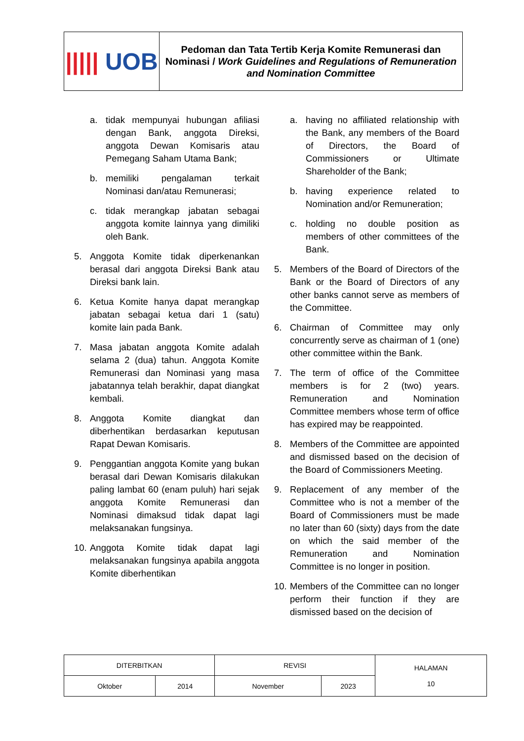| ///// UOB | Pedoman dan Tata Tertib Kerja Komite Remunerasi dan Nominasi / Work Guidelines and Regulations of Remuneration and Nomination Committee |
a. tidak mempunyai hubungan afiliasi dengan Bank, anggota Direksi, anggota Dewan Komisaris atau Pemegang Saham Utama Bank;
b. memiliki pengalaman terkait Nominasi dan/atau Remunerasi;
c. tidak merangkap jabatan sebagai anggota komite lainnya yang dimiliki oleh Bank.
5. Anggota Komite tidak diperkenankan berasal dari anggota Direksi Bank atau Direksi bank lain.
6. Ketua Komite hanya dapat merangkap jabatan sebagai ketua dari 1 (satu) komite lain pada Bank.
7. Masa jabatan anggota Komite adalah selama 2 (dua) tahun. Anggota Komite Remunerasi dan Nominasi yang masa jabatannya telah berakhir, dapat diangkat kembali.
8. Anggota Komite diangkat dan diberhentikan berdasarkan keputusan Rapat Dewan Komisaris.
9. Penggantian anggota Komite yang bukan berasal dari Dewan Komisaris dilakukan paling lambat 60 (enam puluh) hari sejak anggota Komite Remunerasi dan Nominasi dimaksud tidak dapat lagi melaksanakan fungsinya.
10. Anggota Komite tidak dapat lagi melaksanakan fungsinya apabila anggota Komite diberhentikan
a. having no affiliated relationship with the Bank, any members of the Board of Directors, the Board of Commissioners or Ultimate Shareholder of the Bank;
b. having experience related to Nomination and/or Remuneration;
c. holding no double position as members of other committees of the Bank.
5. Members of the Board of Directors of the Bank or the Board of Directors of any other banks cannot serve as members of the Committee.
6. Chairman of Committee may only concurrently serve as chairman of 1 (one) other committee within the Bank.
7. The term of office of the Committee members is for 2 (two) years. Remuneration and Nomination Committee members whose term of office has expired may be reappointed.
8. Members of the Committee are appointed and dismissed based on the decision of the Board of Commissioners Meeting.
9. Replacement of any member of the Committee who is not a member of the Board of Commissioners must be made no later than 60 (sixty) days from the date on which the said member of the Remuneration and Nomination Committee is no longer in position.
10. Members of the Committee can no longer perform their function if they are dismissed based on the decision of
| DITERBITKAN | | REVISI | | HALAMAN 10 |
| Oktober | 2014 | November | 2023 | |